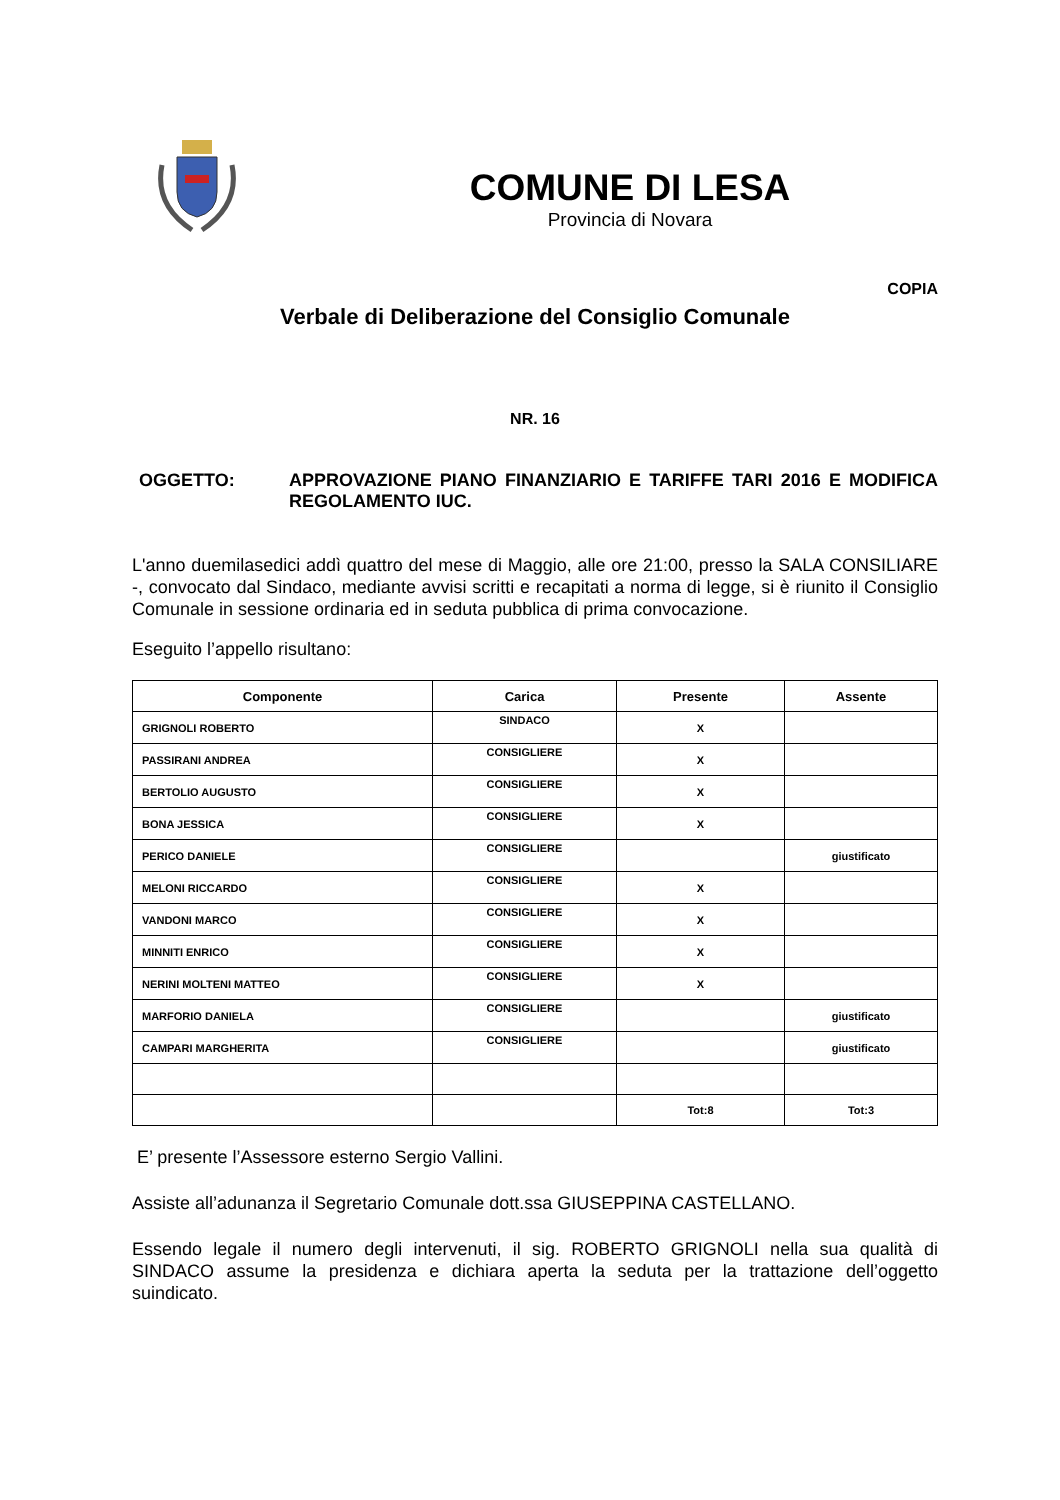COMUNE DI LESA
Provincia di Novara
COPIA
Verbale di Deliberazione del Consiglio Comunale
NR. 16
OGGETTO: APPROVAZIONE PIANO FINANZIARIO E TARIFFE TARI 2016 E MODIFICA REGOLAMENTO IUC.
L'anno duemilasedici addì quattro del mese di Maggio, alle ore 21:00, presso la SALA CONSILIARE -, convocato dal Sindaco, mediante avvisi scritti e recapitati a norma di legge, si è riunito il Consiglio Comunale in sessione ordinaria ed in seduta pubblica di prima convocazione.
Eseguito l’appello risultano:
| Componente | Carica | Presente | Assente |
| --- | --- | --- | --- |
| GRIGNOLI ROBERTO | SINDACO | X | |
| PASSIRANI ANDREA | CONSIGLIERE | X | |
| BERTOLIO AUGUSTO | CONSIGLIERE | X | |
| BONA JESSICA | CONSIGLIERE | X | |
| PERICO DANIELE | CONSIGLIERE | | giustificato |
| MELONI RICCARDO | CONSIGLIERE | X | |
| VANDONI MARCO | CONSIGLIERE | X | |
| MINNITI ENRICO | CONSIGLIERE | X | |
| NERINI MOLTENI MATTEO | CONSIGLIERE | X | |
| MARFORIO DANIELA | CONSIGLIERE | | giustificato |
| CAMPARI MARGHERITA | CONSIGLIERE | | giustificato |
| | | Tot:8 | Tot:3 |
E’ presente l’Assessore esterno Sergio Vallini.
Assiste all’adunanza il Segretario Comunale dott.ssa GIUSEPPINA CASTELLANO.
Essendo legale il numero degli intervenuti, il sig. ROBERTO GRIGNOLI nella sua qualità di SINDACO assume la presidenza e dichiara aperta la seduta per la trattazione dell’oggetto suindicato.